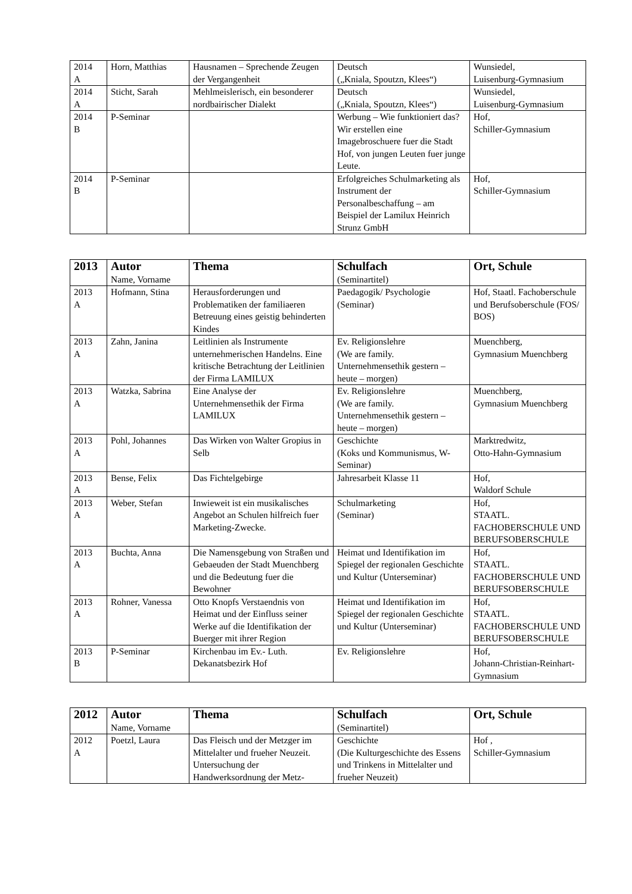| 2014 A | Horn, Matthias | Hausnamen – Sprechende Zeugen der Vergangenheit | Deutsch („Kniala, Spoutzn, Klees“) | Wunsiedel, Luisenburg-Gymnasium |
| 2014 A | Sticht, Sarah | Mehlmeislerisch, ein besonderer nordbairischer Dialekt | Deutsch („Kniala, Spoutzn, Klees“) | Wunsiedel, Luisenburg-Gymnasium |
| 2014 B | P-Seminar | | Werbung – Wie funktioniert das? Wir erstellen eine Imagebroschuere fuer die Stadt Hof, von jungen Leuten fuer junge Leute. | Hof, Schiller-Gymnasium |
| 2014 B | P-Seminar | | Erfolgreiches Schulmarketing als Instrument der Personalbeschaffung – am Beispiel der Lamilux Heinrich Strunz GmbH | Hof, Schiller-Gymnasium |
| 2013 | Autor Name, Vorname | Thema | Schulfach (Seminartitel) | Ort, Schule |
| --- | --- | --- | --- | --- |
| 2013 A | Hofmann, Stina | Herausforderungen und Problematiken der familiaeren Betreuung eines geistig behinderten Kindes | Paedagogik/ Psychologie (Seminar) | Hof, Staatl. Fachoberschule und Berufsoberschule (FOS/ BOS) |
| 2013 A | Zahn, Janina | Leitlinien als Instrumente unternehmerischen Handelns. Eine kritische Betrachtung der Leitlinien der Firma LAMILUX | Ev. Religionslehre (We are family. Unternehmensethik gestern – heute – morgen) | Muenchberg, Gymnasium Muenchberg |
| 2013 A | Watzka, Sabrina | Eine Analyse der Unternehmensethik der Firma LAMILUX | Ev. Religionslehre (We are family. Unternehmensethik gestern – heute – morgen) | Muenchberg, Gymnasium Muenchberg |
| 2013 A | Pohl, Johannes | Das Wirken von Walter Gropius in Selb | Geschichte (Koks und Kommunismus, W-Seminar) | Marktredwitz, Otto-Hahn-Gymnasium |
| 2013 A | Bense, Felix | Das Fichtelgebirge | Jahresarbeit Klasse 11 | Hof, Waldorf Schule |
| 2013 A | Weber, Stefan | Inwieweit ist ein musikalisches Angebot an Schulen hilfreich fuer Marketing-Zwecke. | Schulmarketing (Seminar) | Hof, STAATL. FACHOBERSCHULE UND BERUFSOBERSCHULE |
| 2013 A | Buchta, Anna | Die Namensgebung von Straßen und Gebaeuden der Stadt Muenchberg und die Bedeutung fuer die Bewohner | Heimat und Identifikation im Spiegel der regionalen Geschichte und Kultur (Unterseminar) | Hof, STAATL. FACHOBERSCHULE UND BERUFSOBERSCHULE |
| 2013 A | Rohner, Vanessa | Otto Knopfs Verstaendnis von Heimat und der Einfluss seiner Werke auf die Identifikation der Buerger mit ihrer Region | Heimat und Identifikation im Spiegel der regionalen Geschichte und Kultur (Unterseminar) | Hof, STAATL. FACHOBERSCHULE UND BERUFSOBERSCHULE |
| 2013 B | P-Seminar | Kirchenbau im Ev.- Luth. Dekanatsbezirk Hof | Ev. Religionslehre | Hof, Johann-Christian-Reinhart- Gymnasium |
| 2012 | Autor Name, Vorname | Thema | Schulfach (Seminartitel) | Ort, Schule |
| --- | --- | --- | --- | --- |
| 2012 A | Poetzl, Laura | Das Fleisch und der Metzger im Mittelalter und frueher Neuzeit. Untersuchung der Handwerksordnung der Metz- | Geschichte (Die Kulturgeschichte des Essens und Trinkens in Mittelalter und frueher Neuzeit) | Hof , Schiller-Gymnasium |